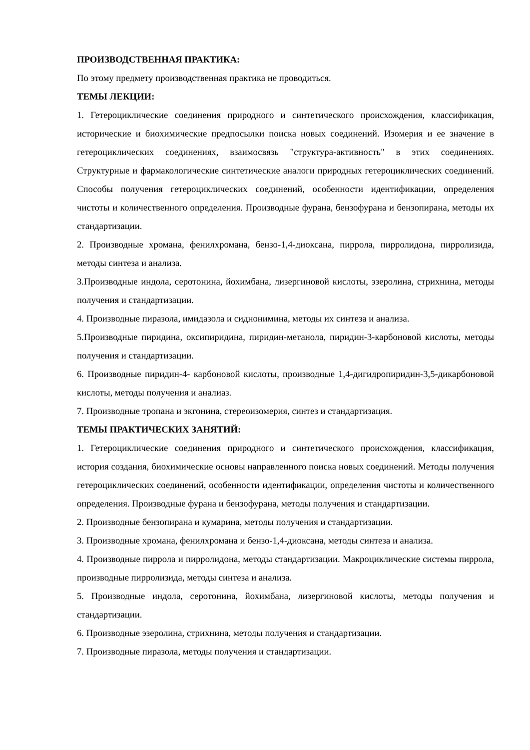ПРОИЗВОДСТВЕННАЯ ПРАКТИКА:
По этому предмету производственная практика не проводиться.
ТЕМЫ ЛЕКЦИИ:
1. Гетероциклические соединения природного и синтетического происхождения, классификация, исторические и биохимические предпосылки поиска новых соединений. Изомерия и ее значение в гетероциклических соединениях, взаимосвязь "структура-активность" в этих соединениях. Структурные и фармакологические синтетические аналоги природных гетероциклических соединений. Способы получения гетероциклических соединений, особенности идентификации, определения чистоты и количественного определения. Производные фурана, бензофурана и бензопирана, методы их стандартизации.
2. Производные хромана, фенилхромана, бензо-1,4-диоксана, пиррола, пирролидона, пирролизида, методы синтеза и анализа.
3.Производные индола, серотонина, йохимбана, лизергиновой кислоты, эзеролина, стрихнина, методы получения и стандартизации.
4. Производные пиразола, имидазола и сиднонимина, методы их синтеза и анализа.
5.Производные пиридина, оксипиридина, пиридин-метанола, пиридин-3-карбоновой кислоты, методы получения и стандартизации.
6. Производные пиридин-4- карбоновой кислоты, производные 1,4-дигидропиридин-3,5-дикарбоновой кислоты, методы получения и аналиаз.
7. Производные тропана и экгонина, стереоизомерия, синтез и стандартизация.
ТЕМЫ ПРАКТИЧЕСКИХ ЗАНЯТИЙ:
1. Гетероциклические соединения природного и синтетического происхождения, классификация, история создания, биохимические основы направленного поиска новых соединений. Методы получения гетероциклических соединений, особенности идентификации, определения чистоты и количественного определения. Производные фурана и бензофурана, методы получения и стандартизации.
2. Производные бензопирана и кумарина, методы получения и стандартизации.
3. Производные хромана, фенилхромана и бензо-1,4-диоксана, методы синтеза и анализа.
4. Производные пиррола и пирролидона, методы стандартизации. Макроциклические системы пиррола, производные пирролизида, методы синтеза и анализа.
5. Производные индола, серотонина, йохимбана, лизергиновой кислоты, методы получения и стандартизации.
6. Производные эзеролина, стрихнина, методы получения и стандартизации.
7. Производные пиразола, методы получения и стандартизации.